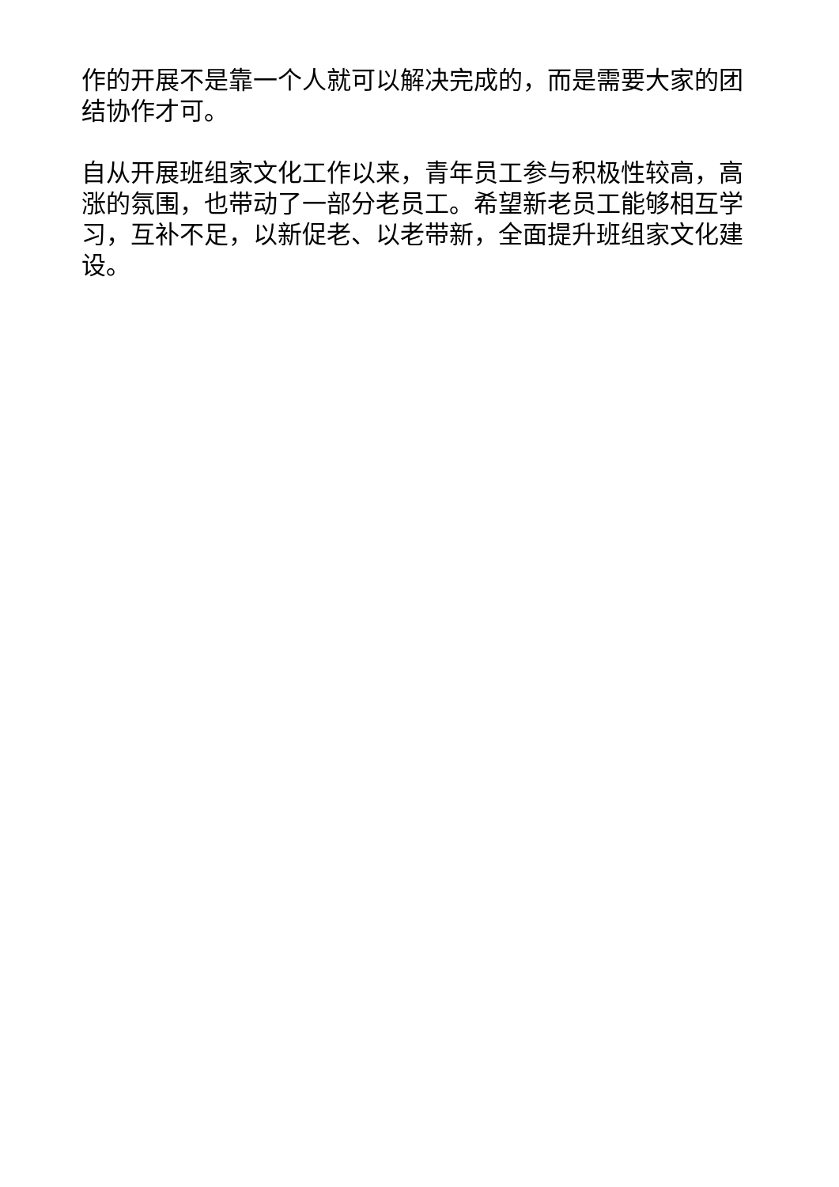作的开展不是靠一个人就可以解决完成的，而是需要大家的团结协作才可。
自从开展班组家文化工作以来，青年员工参与积极性较高，高涨的氛围，也带动了一部分老员工。希望新老员工能够相互学习，互补不足，以新促老、以老带新，全面提升班组家文化建设。